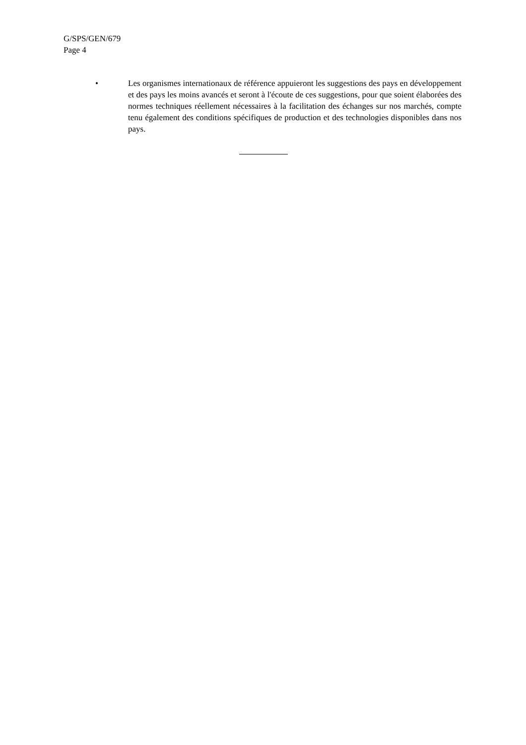G/SPS/GEN/679
Page 4
• Les organismes internationaux de référence appuieront les suggestions des pays en développement et des pays les moins avancés et seront à l'écoute de ces suggestions, pour que soient élaborées des normes techniques réellement nécessaires à la facilitation des échanges sur nos marchés, compte tenu également des conditions spécifiques de production et des technologies disponibles dans nos pays.